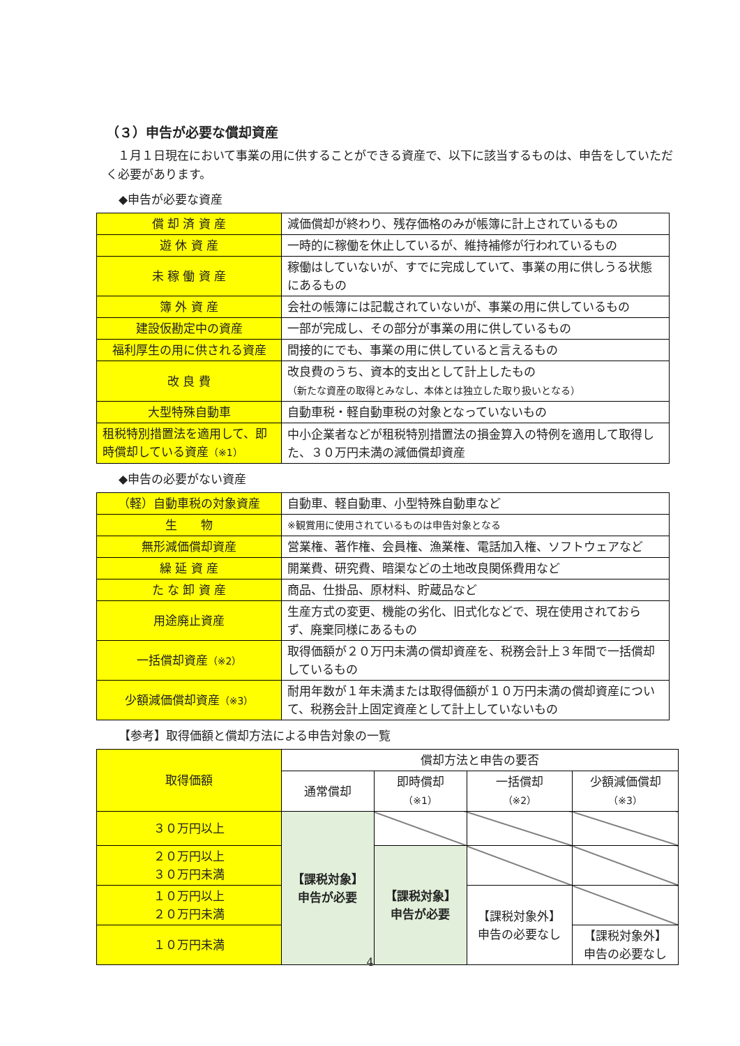（３）申告が必要な償却資産
　１月１日現在において事業の用に供することができる資産で、以下に該当するものは、申告をしていただく必要があります。
◆申告が必要な資産
| 償 却 済 資 産 | 減価償却が終わり、残存価格のみが帳簿に計上されているもの |
| 遊 休 資 産 | 一時的に稼働を休止しているが、維持補修が行われているもの |
| 未 稼 働 資 産 | 稼働はしていないが、すでに完成していて、事業の用に供しうる状態にあるもの |
| 簿 外 資 産 | 会社の帳簿には記載されていないが、事業の用に供しているもの |
| 建設仮勘定中の資産 | 一部が完成し、その部分が事業の用に供しているもの |
| 福利厚生の用に供される資産 | 間接的にでも、事業の用に供していると言えるもの |
| 改 良 費 | 改良費のうち、資本的支出として計上したもの （新たな資産の取得とみなし、本体とは独立した取り扱いとなる） |
| 大型特殊自動車 | 自動車税・軽自動車税の対象となっていないもの |
| 租税特別措置法を適用して、即時償却している資産 （※1） | 中小企業者などが租税特別措置法の損金算入の特例を適用して取得した、３０万円未満の減価償却資産 |
◆申告の必要がない資産
| （軽）自動車税の対象資産 | 自動車、軽自動車、小型特殊自動車など |
| 生 物 | ※観賞用に使用されているものは申告対象となる |
| 無形減価償却資産 | 営業権、著作権、会員権、漁業権、電話加入権、ソフトウェアなど |
| 繰 延 資 産 | 開業費、研究費、暗渠などの土地改良関係費用など |
| た な 卸 資 産 | 商品、仕掛品、原材料、貯蔵品など |
| 用途廃止資産 | 生産方式の変更、機能の劣化、旧式化などで、現在使用されておらず、廃棄同様にあるもの |
| 一括償却資産 （※2） | 取得価額が２０万円未満の償却資産を、税務会計上３年間で一括償却しているもの |
| 少額減価償却資産 （※3） | 耐用年数が１年未満または取得価額が１０万円未満の償却資産について、税務会計上固定資産として計上していないもの |
【参考】取得価額と償却方法による申告対象の一覧
| 取得価額 | 償却方法と申告の要否 | | | |
| --- | --- | --- | --- | --- |
| | 通常償却 | 即時償却 （※1） | 一括償却 （※2） | 少額減価償却 （※3） |
| ３０万円以上 | 【課税対象】 申告が必要 | | | |
| ２０万円以上 ３０万円未満 | | 【課税対象】 申告が必要 | | |
| １０万円以上 ２０万円未満 | | | 【課税対象外】 申告の必要なし | |
| １０万円未満 | | | | 【課税対象外】 申告の必要なし |
4